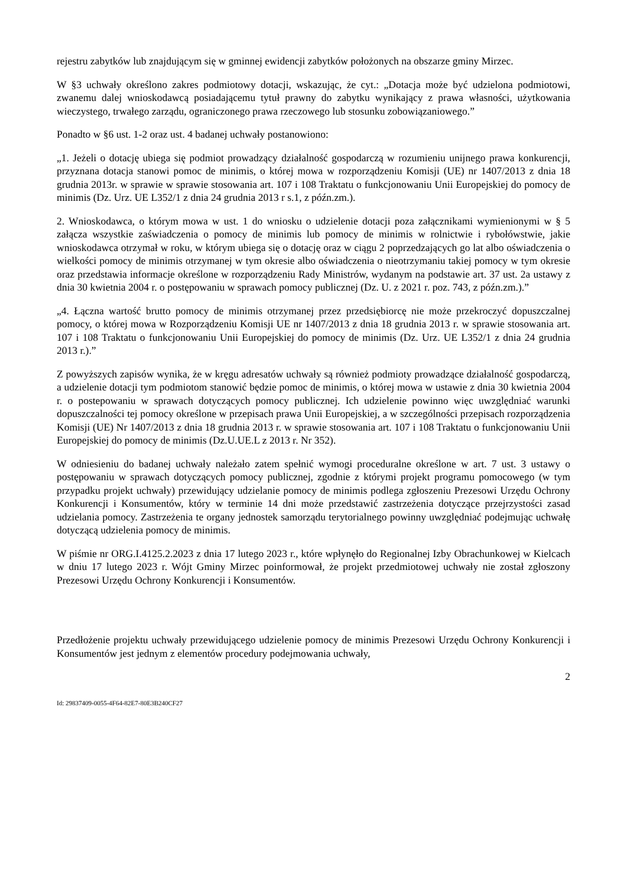rejestru zabytków lub znajdującym się w gminnej ewidencji zabytków położonych na obszarze gminy Mirzec.
W §3 uchwały określono zakres podmiotowy dotacji, wskazując, że cyt.: „Dotacja może być udzielona podmiotowi, zwanemu dalej wnioskodawcą posiadającemu tytuł prawny do zabytku wynikający z prawa własności, użytkowania wieczystego, trwałego zarządu, ograniczonego prawa rzeczowego lub stosunku zobowiązaniowego.”
Ponadto w §6 ust. 1-2 oraz ust. 4 badanej uchwały postanowiono:
„1. Jeżeli o dotację ubiega się podmiot prowadzący działalność gospodarczą w rozumieniu unijnego prawa konkurencji, przyznana dotacja stanowi pomoc de minimis, o której mowa w rozporządzeniu Komisji (UE) nr 1407/2013 z dnia 18 grudnia 2013r. w sprawie w sprawie stosowania art. 107 i 108 Traktatu o funkcjonowaniu Unii Europejskiej do pomocy de minimis (Dz. Urz. UE L352/1 z dnia 24 grudnia 2013 r s.1, z późn.zm.).
2. Wnioskodawca, o którym mowa w ust. 1 do wniosku o udzielenie dotacji poza załącznikami wymienionymi w § 5 załącza wszystkie zaświadczenia o pomocy de minimis lub pomocy de minimis w rolnictwie i rybołówstwie, jakie wnioskodawca otrzymał w roku, w którym ubiega się o dotację oraz w ciągu 2 poprzedzających go lat albo oświadczenia o wielkości pomocy de minimis otrzymanej w tym okresie albo oświadczenia o nieotrzymaniu takiej pomocy w tym okresie oraz przedstawia informacje określone w rozporządzeniu Rady Ministrów, wydanym na podstawie art. 37 ust. 2a ustawy z dnia 30 kwietnia 2004 r. o postępowaniu w sprawach pomocy publicznej (Dz. U. z 2021 r. poz. 743, z późn.zm.).”
„4. Łączna wartość brutto pomocy de minimis otrzymanej przez przedsiębiorcę nie może przekroczyć dopuszczalnej pomocy, o której mowa w Rozporządzeniu Komisji UE nr 1407/2013 z dnia 18 grudnia 2013 r. w sprawie stosowania art. 107 i 108 Traktatu o funkcjonowaniu Unii Europejskiej do pomocy de minimis (Dz. Urz. UE L352/1 z dnia 24 grudnia 2013 r.).”
Z powyższych zapisów wynika, że w kręgu adresatów uchwały są również podmioty prowadzące działalność gospodarczą, a udzielenie dotacji tym podmiotom stanowić będzie pomoc de minimis, o której mowa w ustawie z dnia 30 kwietnia 2004 r. o postepowaniu w sprawach dotyczących pomocy publicznej. Ich udzielenie powinno więc uwzględniać warunki dopuszczalności tej pomocy określone w przepisach prawa Unii Europejskiej, a w szczególności przepisach rozporządzenia Komisji (UE) Nr 1407/2013 z dnia 18 grudnia 2013 r. w sprawie stosowania art. 107 i 108 Traktatu o funkcjonowaniu Unii Europejskiej do pomocy de minimis (Dz.U.UE.L z 2013 r. Nr 352).
W odniesieniu do badanej uchwały należało zatem spełnić wymogi proceduralne określone w art. 7 ust. 3 ustawy o postępowaniu w sprawach dotyczących pomocy publicznej, zgodnie z którymi projekt programu pomocowego (w tym przypadku projekt uchwały) przewidujący udzielanie pomocy de minimis podlega zgłoszeniu Prezesowi Urzędu Ochrony Konkurencji i Konsumentów, który w terminie 14 dni może przedstawić zastrzeżenia dotyczące przejrzystości zasad udzielania pomocy. Zastrzeżenia te organy jednostek samorządu terytorialnego powinny uwzględniać podejmując uchwałę dotyczącą udzielenia pomocy de minimis.
W piśmie nr ORG.I.4125.2.2023 z dnia 17 lutego 2023 r., które wpłynęło do Regionalnej Izby Obrachunkowej w Kielcach w dniu 17 lutego 2023 r. Wójt Gminy Mirzec poinformował, że projekt przedmiotowej uchwały nie został zgłoszony Prezesowi Urzędu Ochrony Konkurencji i Konsumentów.
Przedłożenie projektu uchwały przewidującego udzielenie pomocy de minimis Prezesowi Urzędu Ochrony Konkurencji i Konsumentów jest jednym z elementów procedury podejmowania uchwały,
2
Id: 29837409-0055-4F64-82E7-80E3B240CF27